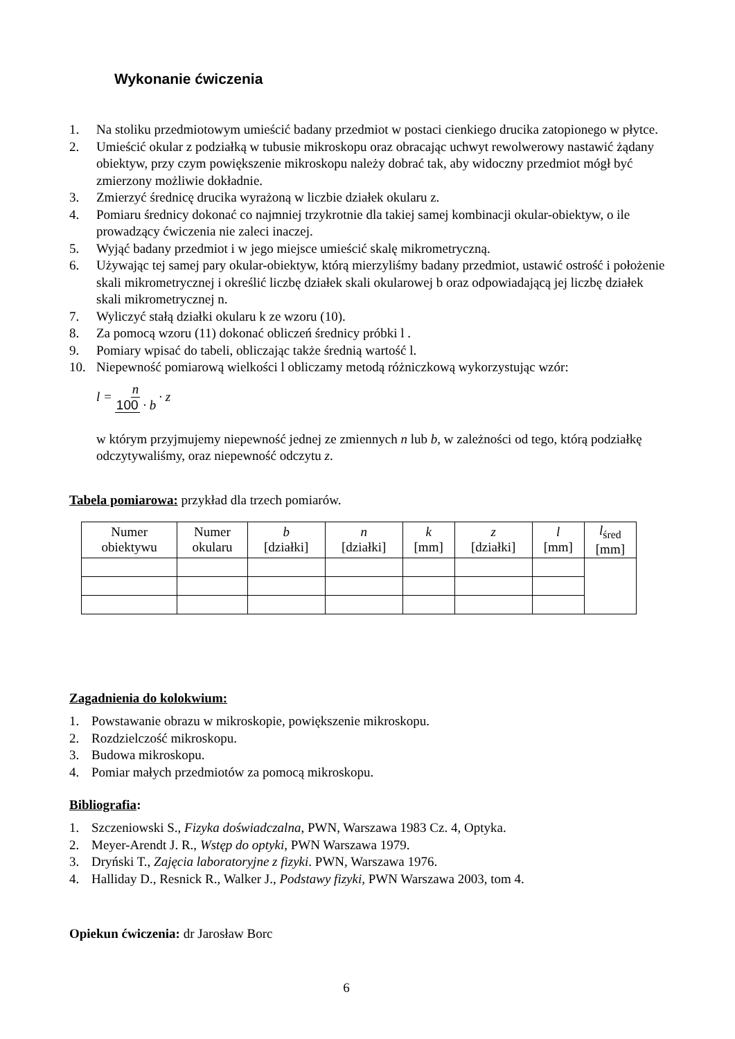Wykonanie ćwiczenia
1. Na stoliku przedmiotowym umieścić badany przedmiot w postaci cienkiego drucika zatopionego w płytce.
2. Umieścić okular z podziałką w tubusie mikroskopu oraz obracając uchwyt rewolwerowy nastawić żądany obiektyw, przy czym powiększenie mikroskopu należy dobrać tak, aby widoczny przedmiot mógł być zmierzony możliwie dokładnie.
3. Zmierzyć średnicę drucika wyrażoną w liczbie działek okularu z.
4. Pomiaru średnicy dokonać co najmniej trzykrotnie dla takiej samej kombinacji okular-obiektyw, o ile prowadzący ćwiczenia nie zaleci inaczej.
5. Wyjąć badany przedmiot i w jego miejsce umieścić skalę mikrometryczną.
6. Używając tej samej pary okular-obiektyw, którą mierzyliśmy badany przedmiot, ustawić ostrość i położenie skali mikrometrycznej i określić liczbę działek skali okularowej b oraz odpowiadającą jej liczbę działek skali mikrometrycznej n.
7. Wyliczyć stałą działki okularu k ze wzoru (10).
8. Za pomocą wzoru (11) dokonać obliczeń średnicy próbki l .
9. Pomiary wpisać do tabeli, obliczając także średnią wartość l.
10. Niepewność pomiarową wielkości l obliczamy metodą różniczkową wykorzystując wzór:
l = n 100 · b · z
w którym przyjmujemy niepewność jednej ze zmiennych n lub b, w zależności od tego, którą podziałkę odczytywaliśmy, oraz niepewność odczytu z.
Tabela pomiarowa: przykład dla trzech pomiarów.
| Numer obiektywu | Numer okularu | b [działki] | n [działki] | k [mm] | z [działki] | l [mm] | l<sub>śred</sub> [mm] |
| --- | --- | --- | --- | --- | --- | --- | --- |
Zagadnienia do kolokwium:
1. Powstawanie obrazu w mikroskopie, powiększenie mikroskopu.
2. Rozdzielczość mikroskopu.
3. Budowa mikroskopu.
4. Pomiar małych przedmiotów za pomocą mikroskopu.
Bibliografia:
1. Szczeniowski S., Fizyka doświadczalna, PWN, Warszawa 1983 Cz. 4, Optyka.
2. Meyer-Arendt J. R., Wstęp do optyki, PWN Warszawa 1979.
3. Dryński T., Zajęcia laboratoryjne z fizyki. PWN, Warszawa 1976.
4. Halliday D., Resnick R., Walker J., Podstawy fizyki, PWN Warszawa 2003, tom 4.
Opiekun ćwiczenia: dr Jarosław Borc
6